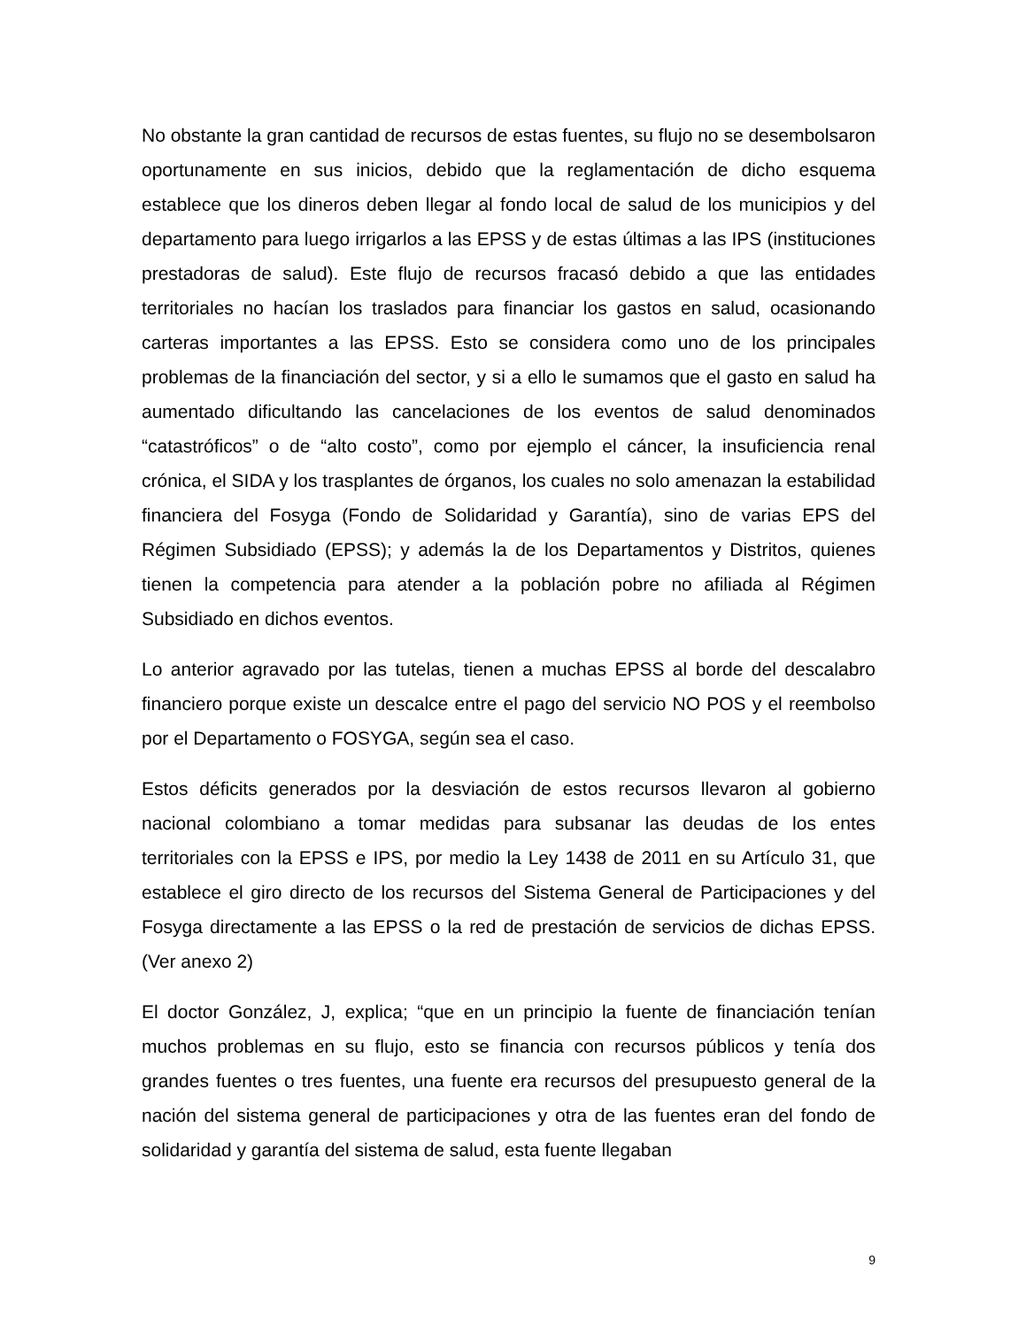No obstante la gran cantidad de recursos de estas fuentes, su flujo no se desembolsaron oportunamente en sus inicios, debido que la reglamentación de dicho esquema establece que los dineros deben llegar al fondo local de salud de los municipios y del departamento para luego irrigarlos a las EPSS y de estas últimas a las IPS (instituciones prestadoras de salud). Este flujo de recursos fracasó debido a que las entidades territoriales no hacían los traslados para financiar los gastos en salud, ocasionando carteras importantes a las EPSS. Esto se considera como uno de los principales problemas de la financiación del sector, y si a ello le sumamos que el gasto en salud ha aumentado dificultando las cancelaciones de los eventos de salud denominados “catastróficos” o de “alto costo”, como por ejemplo el cáncer, la insuficiencia renal crónica, el SIDA y los trasplantes de órganos, los cuales no solo amenazan la estabilidad financiera del Fosyga (Fondo de Solidaridad y Garantía), sino de varias EPS del Régimen Subsidiado (EPSS); y además la de los Departamentos y Distritos, quienes tienen la competencia para atender a la población pobre no afiliada al Régimen Subsidiado en dichos eventos.
Lo anterior agravado por las tutelas, tienen a muchas EPSS al borde del descalabro financiero porque existe un descalce entre el pago del servicio NO POS y el reembolso por el Departamento o FOSYGA, según sea el caso.
Estos déficits generados por la desviación de estos recursos llevaron al gobierno nacional colombiano a tomar medidas para subsanar las deudas de los entes territoriales con la EPSS e IPS, por medio la Ley 1438 de 2011 en su Artículo 31, que establece el giro directo de los recursos del Sistema General de Participaciones y del Fosyga directamente a las EPSS o la red de prestación de servicios de dichas EPSS. (Ver anexo 2)
El doctor González, J, explica; “que en un principio la fuente de financiación tenían muchos problemas en su flujo, esto se financia con recursos públicos y tenía dos grandes fuentes o tres fuentes, una fuente era recursos del presupuesto general de la nación del sistema general de participaciones y otra de las fuentes eran del fondo de solidaridad y garantía del sistema de salud, esta fuente llegaban
9